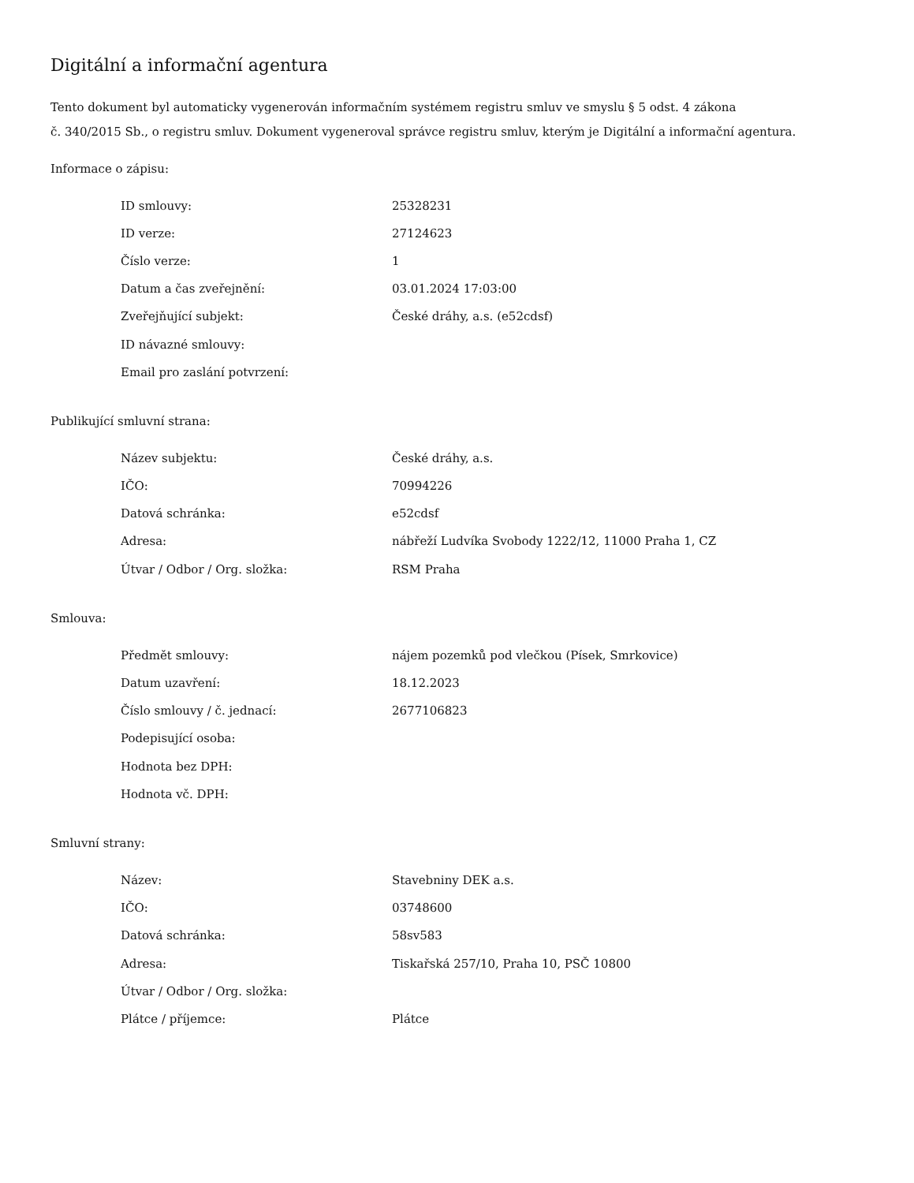Digitální a informační agentura
Tento dokument byl automaticky vygenerován informačním systémem registru smluv ve smyslu § 5 odst. 4 zákona
č. 340/2015 Sb., o registru smluv. Dokument vygeneroval správce registru smluv, kterým je Digitální a informační agentura.
Informace o zápisu:
| ID smlouvy: | 25328231 |
| ID verze: | 27124623 |
| Číslo verze: | 1 |
| Datum a čas zveřejnění: | 03.01.2024 17:03:00 |
| Zveřejňující subjekt: | České dráhy, a.s. (e52cdsf) |
| ID návazné smlouvy: | |
| Email pro zaslání potvrzení: | |
Publikující smluvní strana:
| Název subjektu: | České dráhy, a.s. |
| IČO: | 70994226 |
| Datová schránka: | e52cdsf |
| Adresa: | nábřeží Ludvíka Svobody 1222/12, 11000 Praha 1, CZ |
| Útvar / Odbor / Org. složka: | RSM Praha |
Smlouva:
| Předmět smlouvy: | nájem pozemků pod vlečkou (Písek, Smrkovice) |
| Datum uzavření: | 18.12.2023 |
| Číslo smlouvy / č. jednací: | 2677106823 |
| Podepisující osoba: | |
| Hodnota bez DPH: | |
| Hodnota vč. DPH: | |
Smluvní strany:
| Název: | Stavebniny DEK a.s. |
| IČO: | 03748600 |
| Datová schránka: | 58sv583 |
| Adresa: | Tiskařská 257/10, Praha 10, PSČ 10800 |
| Útvar / Odbor / Org. složka: | |
| Plátce / příjemce: | Plátce |